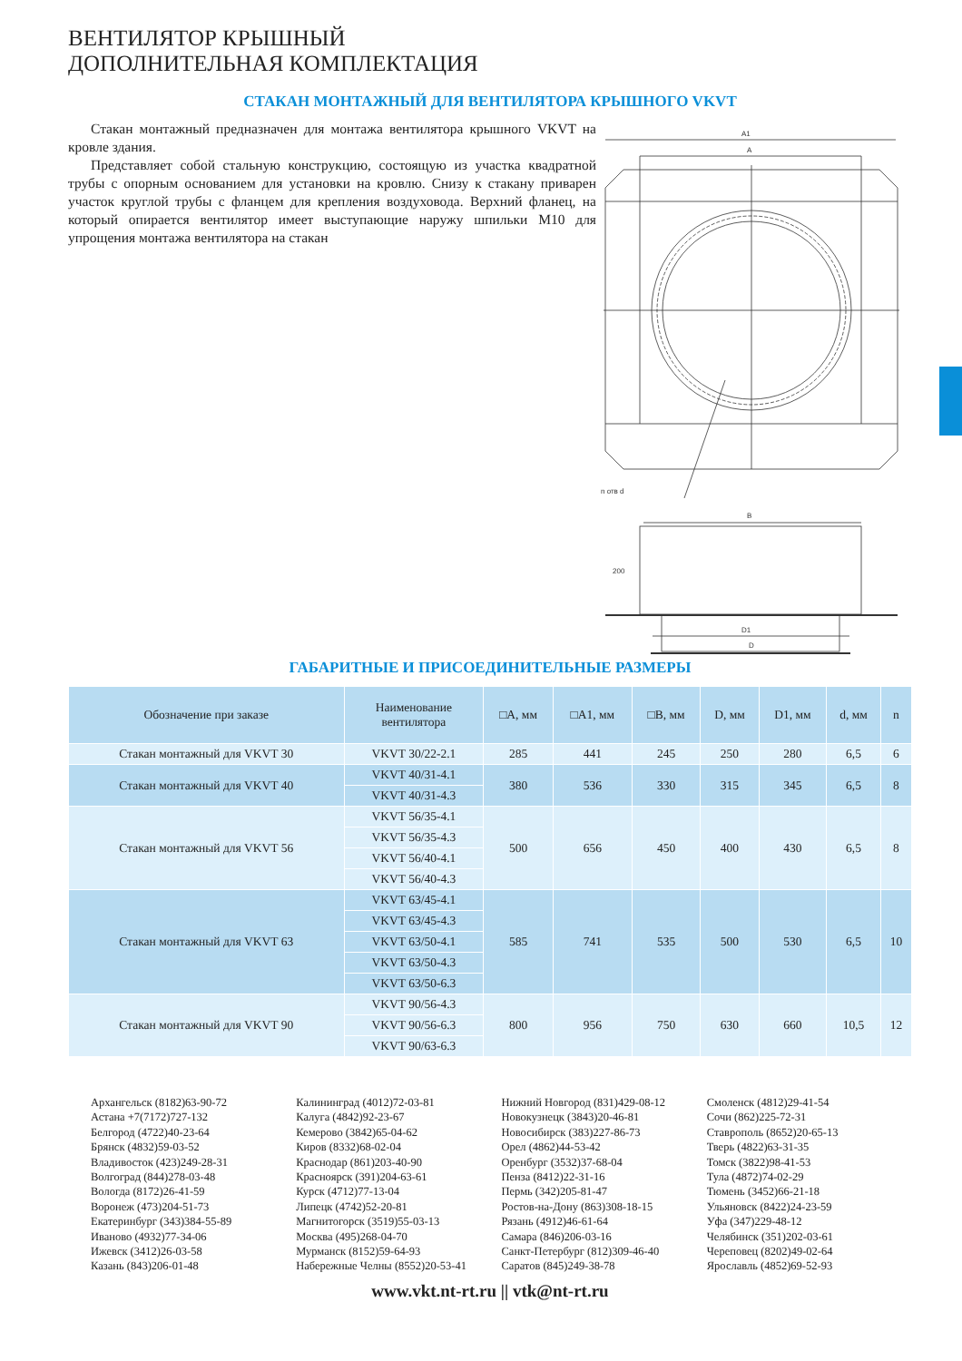ВЕНТИЛЯТОР КРЫШНЫЙ
ДОПОЛНИТЕЛЬНАЯ КОМПЛЕКТАЦИЯ
СТАКАН МОНТАЖНЫЙ ДЛЯ ВЕНТИЛЯТОРА КРЫШНОГО VKVT
Стакан монтажный предназначен для монтажа вентилятора крышного VKVT на кровле здания.
Представляет собой стальную конструкцию, состоящую из участка квадратной трубы с опорным основанием для установки на кровлю. Снизу к стакану приварен участок круглой трубы с фланцем для крепления воздуховода. Верхний фланец, на который опирается вентилятор имеет выступающие наружу шпильки M10 для упрощения монтажа вентилятора на стакан
A1
A
n отв d
B
200
D
D1
ГАБАРИТНЫЕ И ПРИСОЕДИНИТЕЛЬНЫЕ РАЗМЕРЫ
| Обозначение при заказе | Наименование вентилятора | □A, мм | □A1, мм | □B, мм | D, мм | D1, мм | d, мм | n |
| --- | --- | --- | --- | --- | --- | --- | --- | --- |
| Стакан монтажный для VKVT 30 | VKVT 30/22-2.1 | 285 | 441 | 245 | 250 | 280 | 6,5 | 6 |
| Стакан монтажный для VKVT 40 | VKVT 40/31-4.1 | 380 | 536 | 330 | 315 | 345 | 6,5 | 8 |
| | VKVT 40/31-4.3 | | | | | | | |
| Стакан монтажный для VKVT 56 | VKVT 56/35-4.1 | 500 | 656 | 450 | 400 | 430 | 6,5 | 8 |
| | VKVT 56/35-4.3 | | | | | | | |
| | VKVT 56/40-4.1 | | | | | | | |
| | VKVT 56/40-4.3 | | | | | | | |
| Стакан монтажный для VKVT 63 | VKVT 63/45-4.1 | 585 | 741 | 535 | 500 | 530 | 6,5 | 10 |
| | VKVT 63/45-4.3 | | | | | | | |
| | VKVT 63/50-4.1 | | | | | | | |
| | VKVT 63/50-4.3 | | | | | | | |
| | VKVT 63/50-6.3 | | | | | | | |
| Стакан монтажный для VKVT 90 | VKVT 90/56-4.3 | 800 | 956 | 750 | 630 | 660 | 10,5 | 12 |
| | VKVT 90/56-6.3 | | | | | | | |
| | VKVT 90/63-6.3 | | | | | | | |
Архангельск (8182)63-90-72
Астана +7(7172)727-132
Белгород (4722)40-23-64
Брянск (4832)59-03-52
Владивосток (423)249-28-31
Волгоград (844)278-03-48
Вологда (8172)26-41-59
Воронеж (473)204-51-73
Екатеринбург (343)384-55-89
Иваново (4932)77-34-06
Ижевск (3412)26-03-58
Казань (843)206-01-48
Калининград (4012)72-03-81
Калуга (4842)92-23-67
Кемерово (3842)65-04-62
Киров (8332)68-02-04
Краснодар (861)203-40-90
Красноярск (391)204-63-61
Курск (4712)77-13-04
Липецк (4742)52-20-81
Магнитогорск (3519)55-03-13
Москва (495)268-04-70
Мурманск (8152)59-64-93
Набережные Челны (8552)20-53-41
Нижний Новгород (831)429-08-12
Новокузнецк (3843)20-46-81
Новосибирск (383)227-86-73
Орел (4862)44-53-42
Оренбург (3532)37-68-04
Пенза (8412)22-31-16
Пермь (342)205-81-47
Ростов-на-Дону (863)308-18-15
Рязань (4912)46-61-64
Самара (846)206-03-16
Санкт-Петербург (812)309-46-40
Саратов (845)249-38-78
Смоленск (4812)29-41-54
Сочи (862)225-72-31
Ставрополь (8652)20-65-13
Тверь (4822)63-31-35
Томск (3822)98-41-53
Тула (4872)74-02-29
Тюмень (3452)66-21-18
Ульяновск (8422)24-23-59
Уфа (347)229-48-12
Челябинск (351)202-03-61
Череповец (8202)49-02-64
Ярославль (4852)69-52-93
www.vkt.nt-rt.ru || vtk@nt-rt.ru